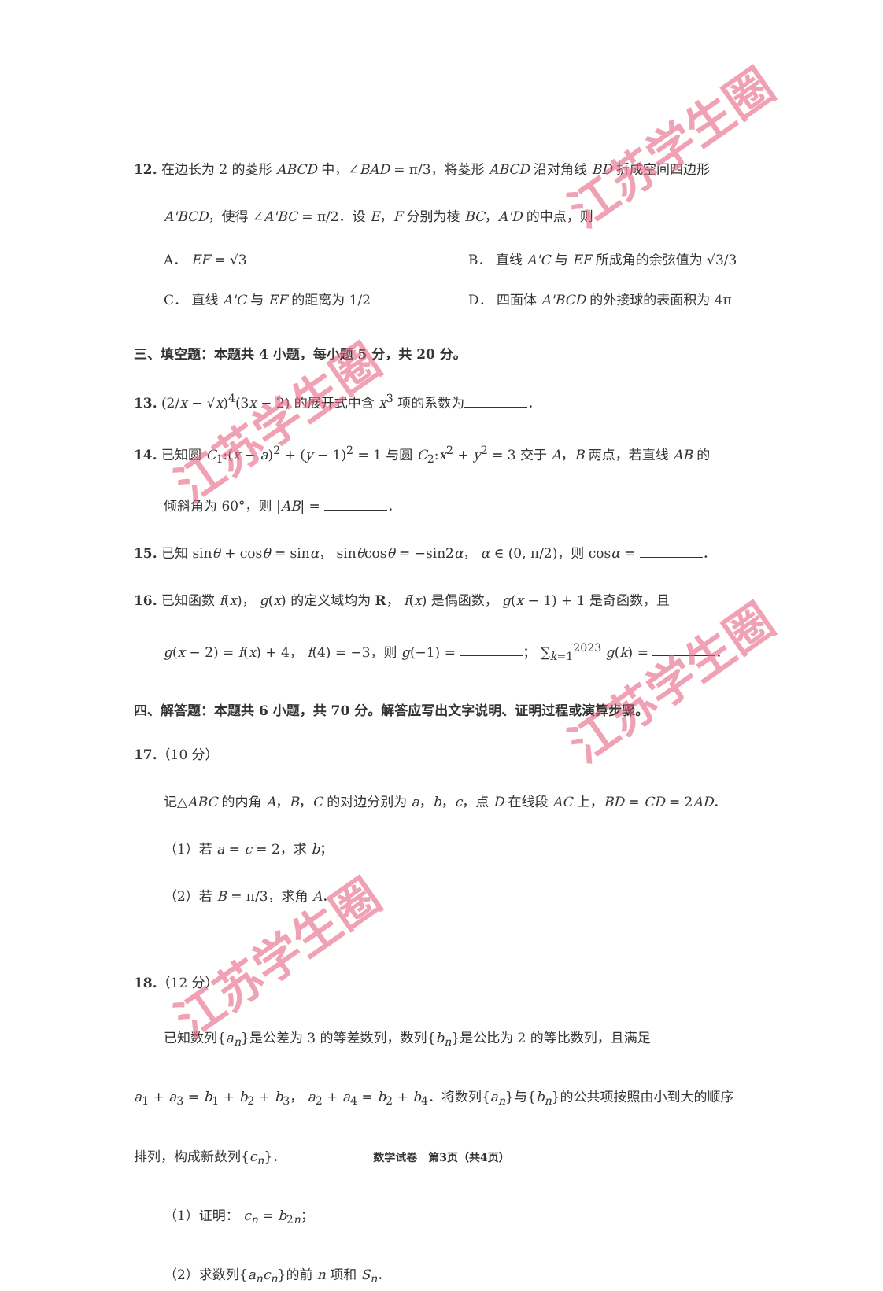江苏学生圈
江苏学生圈
江苏学生圈
江苏学生圈
12. 在边长为 2 的菱形 ABCD 中，∠BAD = π/3，将菱形 ABCD 沿对角线 BD 折成空间四边形
A'BCD，使得 ∠A'BC = π/2．设 E，F 分别为棱 BC，A'D 的中点，则
A． EF = √3
B． 直线 A'C 与 EF 所成角的余弦值为 √3/3
C． 直线 A'C 与 EF 的距离为 1/2
D． 四面体 A'BCD 的外接球的表面积为 4π
三、填空题：本题共 4 小题，每小题 5 分，共 20 分。
13. (2/x − √x)<sup>4</sup>(3x − 2) 的展开式中含 x<sup>3</sup> 项的系数为 ．
14. 已知圆 C<sub>1</sub>:(x − a)<sup>2</sup> + (y − 1)<sup>2</sup> = 1 与圆 C<sub>2</sub>:x<sup>2</sup> + y<sup>2</sup> = 3 交于 A，B 两点，若直线 AB 的
倾斜角为 60°，则 |AB| = ．
15. 已知 sinθ + cosθ = sinα， sinθcosθ = −sin2α， α ∈ (0, π/2)，则 cosα = ．
16. 已知函数 f(x)， g(x) 的定义域均为 R， f(x) 是偶函数， g(x − 1) + 1 是奇函数，且
g(x − 2) = f(x) + 4， f(4) = −3，则 g(−1) = ； ∑<sub>k=1</sub><sup>2023</sup> g(k) = ．
四、解答题：本题共 6 小题，共 70 分。解答应写出文字说明、证明过程或演算步骤。
17.（10 分）
记△ABC 的内角 A，B，C 的对边分别为 a，b，c，点 D 在线段 AC 上，BD = CD = 2AD．
（1）若 a = c = 2，求 b；
（2）若 B = π/3，求角 A．
18.（12 分）
已知数列{a<sub>n</sub>}是公差为 3 的等差数列，数列{b<sub>n</sub>}是公比为 2 的等比数列，且满足
a<sub>1</sub> + a<sub>3</sub> = b<sub>1</sub> + b<sub>2</sub> + b<sub>3</sub>， a<sub>2</sub> + a<sub>4</sub> = b<sub>2</sub> + b<sub>4</sub>．将数列{a<sub>n</sub>}与{b<sub>n</sub>}的公共项按照由小到大的顺序
排列，构成新数列{c<sub>n</sub>}．
（1）证明： c<sub>n</sub> = b<sub>2n</sub>；
（2）求数列{a<sub>n</sub>c<sub>n</sub>}的前 n 项和 S<sub>n</sub>．
数学试卷　第3页（共4页）